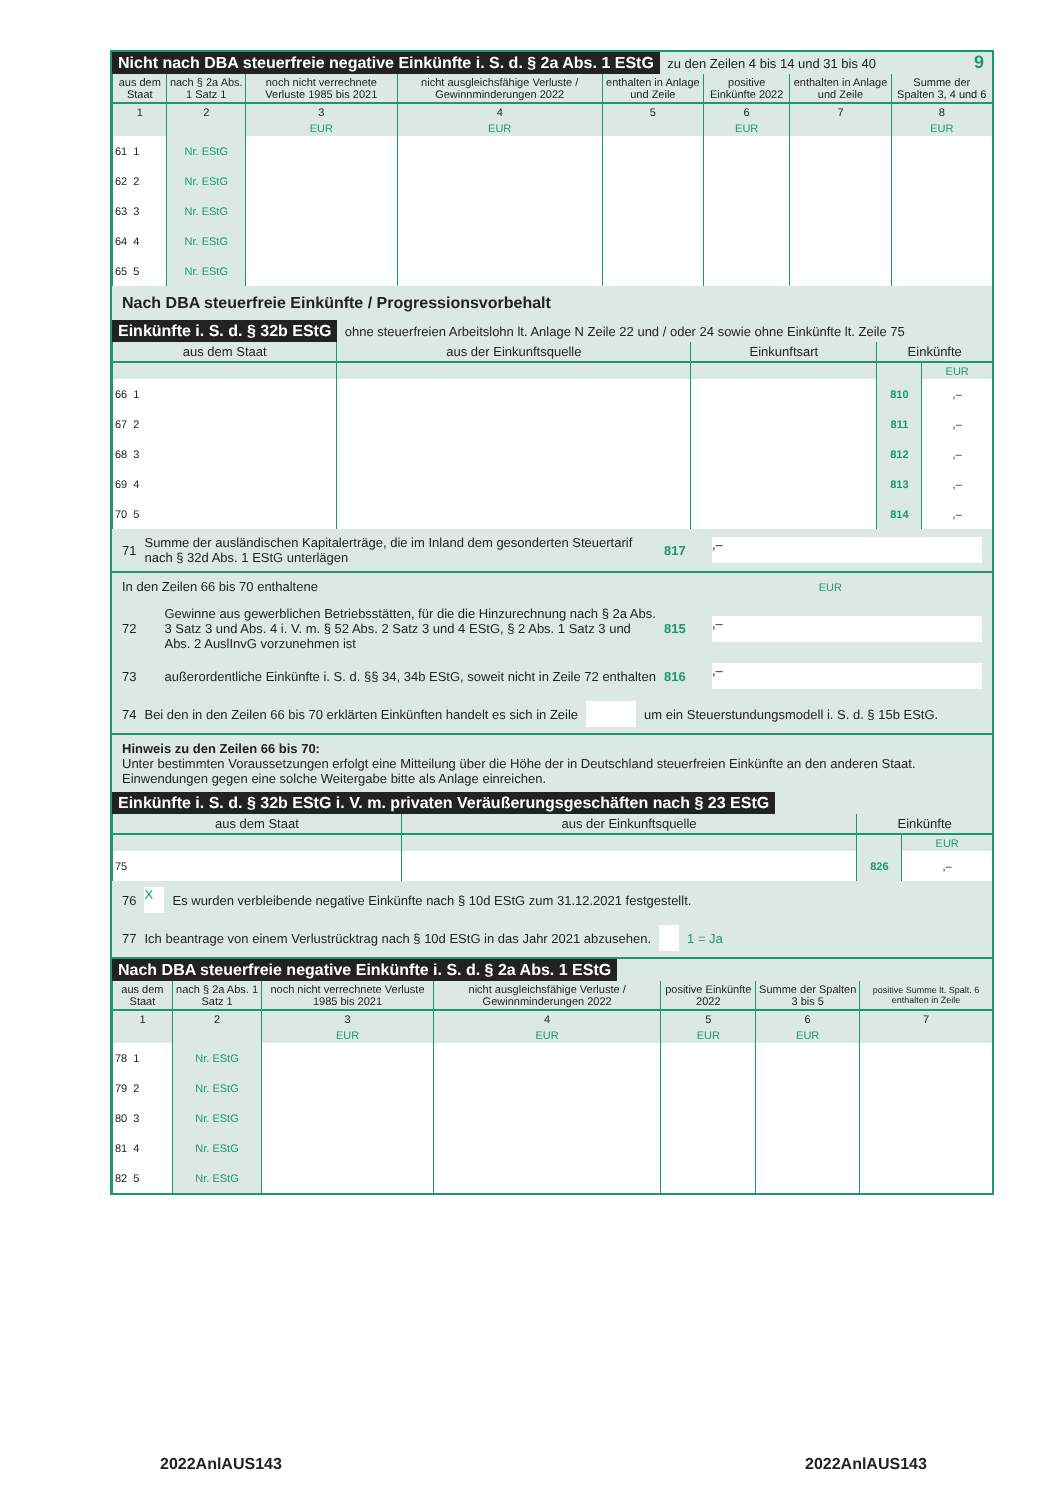Nicht nach DBA steuerfreie negative Einkünfte i. S. d. § 2a Abs. 1 EStG zu den Zeilen 4 bis 14 und 31 bis 40 9
| aus dem Staat | nach § 2a Abs. 1 Satz 1 | noch nicht verrechnete Verluste 1985 bis 2021 | nicht ausgleichsfähige Verluste / Gewinnminderungen 2022 | enthalten in Anlage und Zeile | positive Einkünfte 2022 | enthalten in Anlage und Zeile | Summe der Spalten 3, 4 und 6 |
| --- | --- | --- | --- | --- | --- | --- | --- |
| 1 | 2 | 3 | 4 | 5 | 6 | 7 | 8 |
| | | EUR | EUR | | EUR | | EUR |
| 61 1 | Nr. EStG | | | | | | |
| 62 2 | Nr. EStG | | | | | | |
| 63 3 | Nr. EStG | | | | | | |
| 64 4 | Nr. EStG | | | | | | |
| 65 5 | Nr. EStG | | | | | | |
Nach DBA steuerfreie Einkünfte / Progressionsvorbehalt
Einkünfte i. S. d. § 32b EStG ohne steuerfreien Arbeitslohn lt. Anlage N Zeile 22 und / oder 24 sowie ohne Einkünfte lt. Zeile 75
| aus dem Staat | aus der Einkunftsquelle | Einkunftsart | Einkünfte | |
| --- | --- | --- | --- | --- |
| | | | | EUR |
| 66 1 | | | 810 | ,– |
| 67 2 | | | 811 | ,– |
| 68 3 | | | 812 | ,– |
| 69 4 | | | 813 | ,– |
| 70 5 | | | 814 | ,– |
71 Summe der ausländischen Kapitalerträge, die im Inland dem gesonderten Steuertarif nach § 32d Abs. 1 EStG unterlägen 817,–
In den Zeilen 66 bis 70 enthaltene EUR
72 Gewinne aus gewerblichen Betriebsstätten, für die die Hinzurechnung nach § 2a Abs. 3 Satz 3 und Abs. 4 i. V. m. § 52 Abs. 2 Satz 3 und 4 EStG, § 2 Abs. 1 Satz 3 und Abs. 2 AuslInvG vorzunehmen ist 815,–
73 außerordentliche Einkünfte i. S. d. §§ 34, 34b EStG, soweit nicht in Zeile 72 enthalten 816,–
74 Bei den in den Zeilen 66 bis 70 erklärten Einkünften handelt es sich in Zeile um ein Steuerstundungsmodell i. S. d. § 15b EStG.
Hinweis zu den Zeilen 66 bis 70:
Unter bestimmten Voraussetzungen erfolgt eine Mitteilung über die Höhe der in Deutschland steuerfreien Einkünfte an den anderen Staat. Einwendungen gegen eine solche Weitergabe bitte als Anlage einreichen.
Einkünfte i. S. d. § 32b EStG i. V. m. privaten Veräußerungsgeschäften nach § 23 EStG
| aus dem Staat | aus der Einkunftsquelle | Einkünfte | |
| --- | --- | --- | --- |
| | | | EUR |
| 75 | | 826 | ,– |
76 X Es wurden verbleibende negative Einkünfte nach § 10d EStG zum 31.12.2021 festgestellt.
77 Ich beantrage von einem Verlustrücktrag nach § 10d EStG in das Jahr 2021 abzusehen. 1 = Ja
Nach DBA steuerfreie negative Einkünfte i. S. d. § 2a Abs. 1 EStG
| aus dem Staat | nach § 2a Abs. 1 Satz 1 | noch nicht verrechnete Verluste 1985 bis 2021 | nicht ausgleichsfähige Verluste / Gewinnminderungen 2022 | positive Einkünfte 2022 | Summe der Spalten 3 bis 5 | positive Summe lt. Spalt. 6 enthalten in Zeile |
| --- | --- | --- | --- | --- | --- | --- |
| 1 | 2 | 3 | 4 | 5 | 6 | 7 |
| | | EUR | EUR | EUR | EUR | |
| 78 1 | Nr. EStG | | | | | |
| 79 2 | Nr. EStG | | | | | |
| 80 3 | Nr. EStG | | | | | |
| 81 4 | Nr. EStG | | | | | |
| 82 5 | Nr. EStG | | | | | |
2022AnlAUS143 2022AnlAUS143